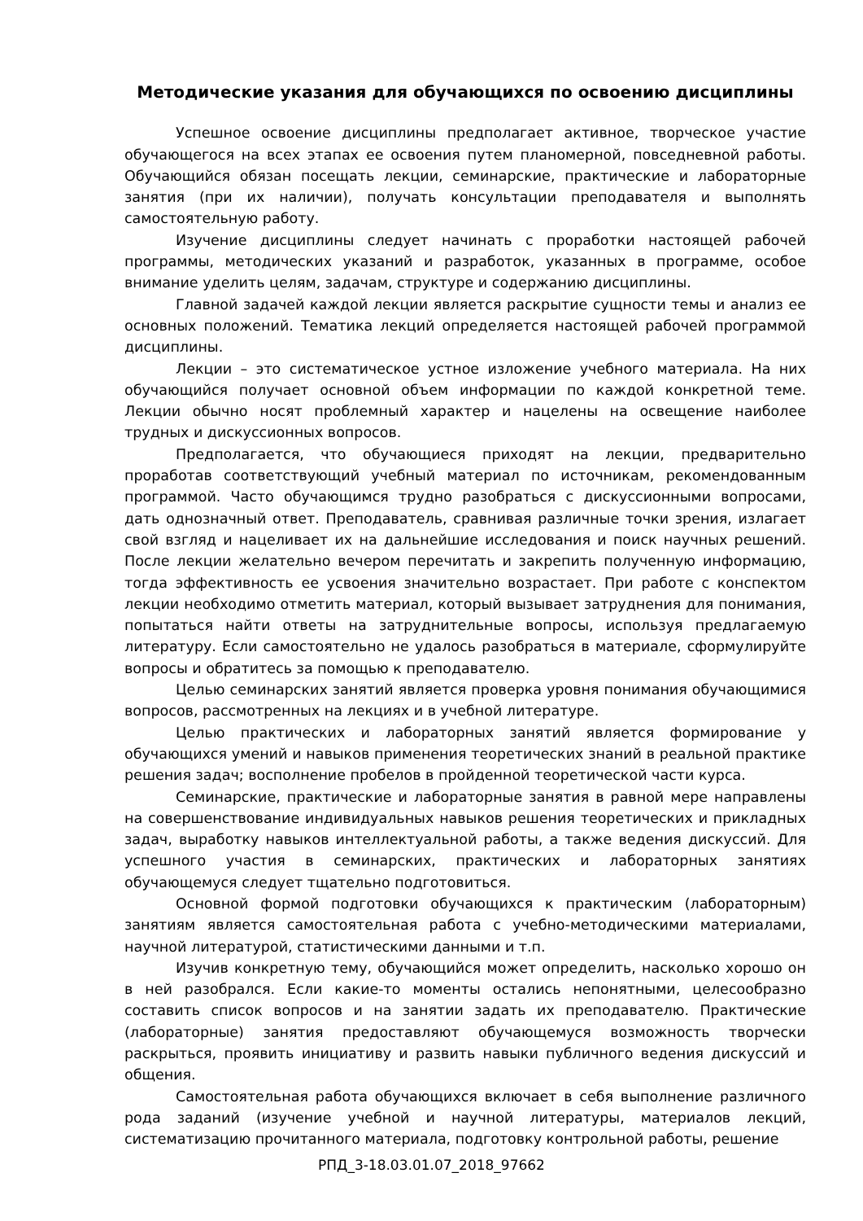Методические указания для обучающихся по освоению дисциплины
Успешное освоение дисциплины предполагает активное, творческое участие обучающегося на всех этапах ее освоения путем планомерной, повседневной работы. Обучающийся обязан посещать лекции, семинарские, практические и лабораторные занятия (при их наличии), получать консультации преподавателя и выполнять самостоятельную работу.
Изучение дисциплины следует начинать с проработки настоящей рабочей программы, методических указаний и разработок, указанных в программе, особое внимание уделить целям, задачам, структуре и содержанию дисциплины.
Главной задачей каждой лекции является раскрытие сущности темы и анализ ее основных положений. Тематика лекций определяется настоящей рабочей программой дисциплины.
Лекции – это систематическое устное изложение учебного материала. На них обучающийся получает основной объем информации по каждой конкретной теме. Лекции обычно носят проблемный характер и нацелены на освещение наиболее трудных и дискуссионных вопросов.
Предполагается, что обучающиеся приходят на лекции, предварительно проработав соответствующий учебный материал по источникам, рекомендованным программой. Часто обучающимся трудно разобраться с дискуссионными вопросами, дать однозначный ответ. Преподаватель, сравнивая различные точки зрения, излагает свой взгляд и нацеливает их на дальнейшие исследования и поиск научных решений. После лекции желательно вечером перечитать и закрепить полученную информацию, тогда эффективность ее усвоения значительно возрастает. При работе с конспектом лекции необходимо отметить материал, который вызывает затруднения для понимания, попытаться найти ответы на затруднительные вопросы, используя предлагаемую литературу. Если самостоятельно не удалось разобраться в материале, сформулируйте вопросы и обратитесь за помощью к преподавателю.
Целью семинарских занятий является проверка уровня понимания обучающимися вопросов, рассмотренных на лекциях и в учебной литературе.
Целью практических и лабораторных занятий является формирование у обучающихся умений и навыков применения теоретических знаний в реальной практике решения задач; восполнение пробелов в пройденной теоретической части курса.
Семинарские, практические и лабораторные занятия в равной мере направлены на совершенствование индивидуальных навыков решения теоретических и прикладных задач, выработку навыков интеллектуальной работы, а также ведения дискуссий. Для успешного участия в семинарских, практических и лабораторных занятиях обучающемуся следует тщательно подготовиться.
Основной формой подготовки обучающихся к практическим (лабораторным) занятиям является самостоятельная работа с учебно-методическими материалами, научной литературой, статистическими данными и т.п.
Изучив конкретную тему, обучающийся может определить, насколько хорошо он в ней разобрался. Если какие-то моменты остались непонятными, целесообразно составить список вопросов и на занятии задать их преподавателю. Практические (лабораторные) занятия предоставляют обучающемуся возможность творчески раскрыться, проявить инициативу и развить навыки публичного ведения дискуссий и общения.
Самостоятельная работа обучающихся включает в себя выполнение различного рода заданий (изучение учебной и научной литературы, материалов лекций, систематизацию прочитанного материала, подготовку контрольной работы, решение
РПД_3-18.03.01.07_2018_97662